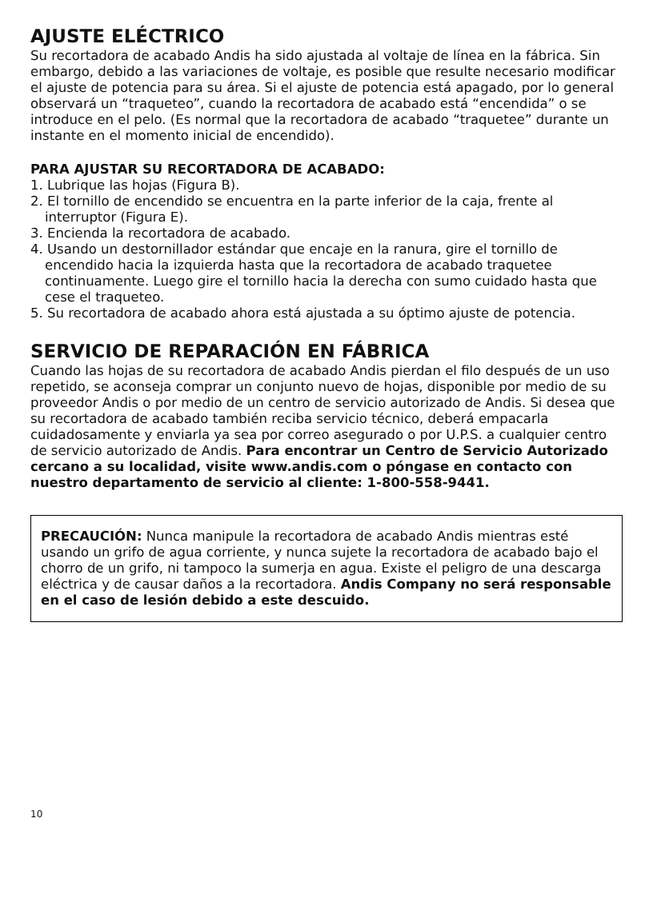AJUSTE ELÉCTRICO
Su recortadora de acabado Andis ha sido ajustada al voltaje de línea en la fábrica. Sin embargo, debido a las variaciones de voltaje, es posible que resulte necesario modificar el ajuste de potencia para su área. Si el ajuste de potencia está apagado, por lo general observará un “traqueteo”, cuando la recortadora de acabado está “encendida” o se introduce en el pelo. (Es normal que la recortadora de acabado “traquetee” durante un instante en el momento inicial de encendido).
PARA AJUSTAR SU RECORTADORA DE ACABADO:
1. Lubrique las hojas (Figura B).
2. El tornillo de encendido se encuentra en la parte inferior de la caja, frente al interruptor (Figura E).
3. Encienda la recortadora de acabado.
4. Usando un destornillador estándar que encaje en la ranura, gire el tornillo de encendido hacia la izquierda hasta que la recortadora de acabado traquetee continuamente. Luego gire el tornillo hacia la derecha con sumo cuidado hasta que cese el traqueteo.
5. Su recortadora de acabado ahora está ajustada a su óptimo ajuste de potencia.
SERVICIO DE REPARACIÓN EN FÁBRICA
Cuando las hojas de su recortadora de acabado Andis pierdan el filo después de un uso repetido, se aconseja comprar un conjunto nuevo de hojas, disponible por medio de su proveedor Andis o por medio de un centro de servicio autorizado de Andis. Si desea que su recortadora de acabado también reciba servicio técnico, deberá empacarla cuidadosamente y enviarla ya sea por correo asegurado o por U.P.S. a cualquier centro de servicio autorizado de Andis. Para encontrar un Centro de Servicio Autorizado cercano a su localidad, visite www.andis.com o póngase en contacto con nuestro departamento de servicio al cliente: 1-800-558-9441.
PRECAUCIÓN: Nunca manipule la recortadora de acabado Andis mientras esté usando un grifo de agua corriente, y nunca sujete la recortadora de acabado bajo el chorro de un grifo, ni tampoco la sumerja en agua. Existe el peligro de una descarga eléctrica y de causar daños a la recortadora. Andis Company no será responsable en el caso de lesión debido a este descuido.
10